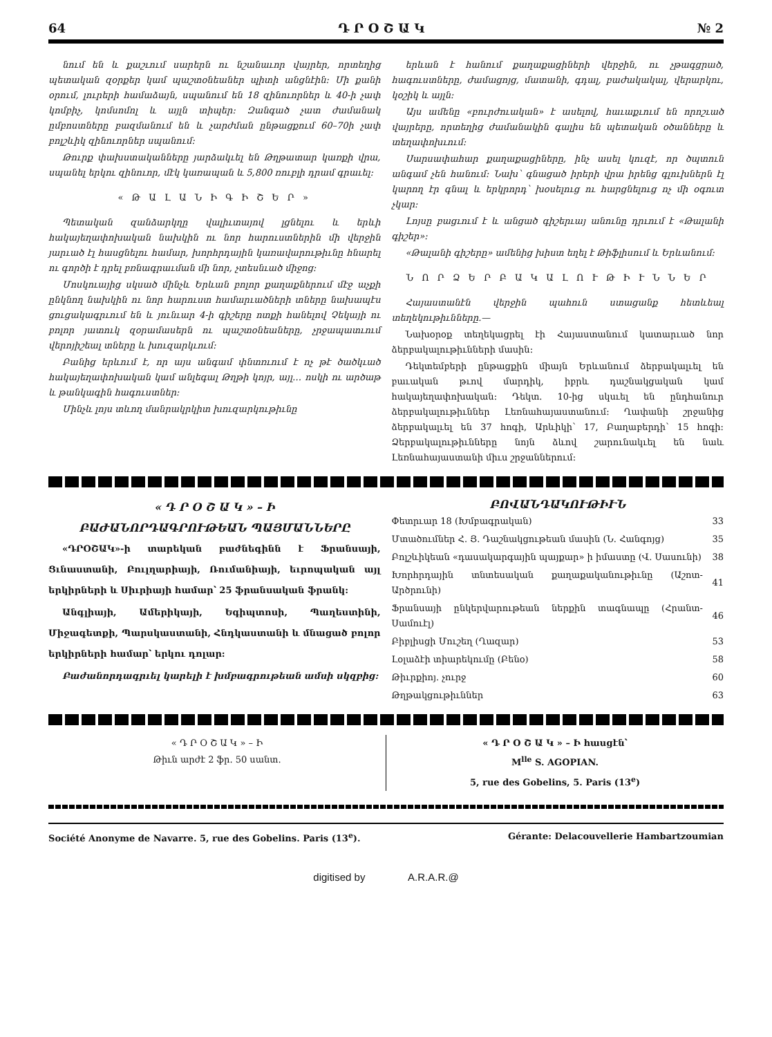64 Դ Ր Օ Շ Ա Կ № 2
նում են և քաշւում սարերն ու նշանաւոր վայրեր, որտեղից պետական զօրքեր կամ պաշտօնեաներ պիտի անցնէին: Մի քանի օրում, լուրերի համաձայն, սպանում են 18 զինուորներ և 40-ի չափ կոմբիչ, կոմսոմոլ և այլն տիպեր: Զանգած չատ ժամանակ ըմբոստները բազմանում են և չարժման ընթացքում 60–70ի չափ բոլշևիկ զինուորներ սպանում:
Թուրք փախստականները յարձակւել են Թղթատար կառքի վրա, սպանել երկու զինուոր, մէկ կառապան և 5,800 ռուբլի դրամ գրաւել:
« Թ Ա Լ Ա Ն Ի Գ Ի Շ Ե Ր »
Պետական զանձարկղը վալիւտայով լցնելու և երևի հակայեղափոխական նախկին ու նոր հարուստներին մի վերջին յարւած էլ հասցնելու համար, խորհրդային կառավարութիւնը հնարել ու գործի է դրել բռնագրաւման մի նոր, չտեսնւած միջոց:
Մոսկուայից սկսած մինչև Երևան բոլոր քաղաքներում մէջ աչքի ընկնող նախկին ու նոր հարուստ համարւածների տները նախապէս ցուցակագրւում են և յունւար 4-ի գիշերը ոտքի հանելով Չեկայի ու բոլոր յատուկ զօրամասերն ու պաշտօնեաները, չրջապատւում վերոյիշեալ տները և խուզարկւում:
Բանից երևում է, որ այս անգամ փնտռւում է ոչ թէ ծածկւած հակայեղափոխական կամ անլեգալ Թղթի կոյր, այլ… ոսկի ու արծաթ և թանկագին հագուստներ:
Մինչև լոյս տևող մանրակրկիտ խուզարկութիւնը
երևան է հանում քաղաքացիների վերջին, ու չթագցրած, հագուստները, ժամացոյց, մատանի, գդալ, բաժակակալ, վերարկու, կօշիկ և այլն:
Այս ամենը «բուրժուական» է ասելով, հաւաքւում են որոշւած վայրերը, որտեղից ժամանակին գալիս են պետական օծանները և տեղափոխւում:
Սարսափահար քաղաքացիները, ինչ ասել կուզէ, որ ծպտուն անգամ չեն հանում: Նախ՝ գնացած իրերի վրա իրենց գլուխներն էլ կարող էր գնալ և երկրորդ՝ խօսելուց ու հարցնելուց ոչ մի օգուտ չկար:
Լոյսը բացւում է և անցած գիշերւայ անունը դրւում է «Թալանի գիշեր»:
«Թալանի գիշերը» ամենից խիստ եղել է Թիֆլիսում և Երևանում:
Ն Ո Ր Ձ Ե Ր Բ Ա Կ Ա Լ Ո Ւ Թ Ի Ւ Ն Ն Ե Ր
Հայաստանէն վերջին պահուն ստացանք հետևեալ տեղեկութիւնները.—
Նախօրօք տեղեկացրել էի Հայաստանում կատարւած նոր ձերբակալութիւնների մասին:
Դեկտեմբերի ընթացքին միայն Երևանում ձերբակալւել են բաւական թւով մարդիկ, իբրև դաշնակցական կամ հակայեղափոխական: Դեկտ. 10-ից սկսւել են ընդհանուր ձերբակալութիւններ Լեռնահայաստանում: Ղափանի շրջանից ձերբակալւել են 37 հոգի, Արևիկի՝ 17, Բաղաբերդի՝ 15 հոգի: Ձերբակալութիւնները նոյն ձևով շարունակւել են նաև Լեռնահայաստանի միւս շրջաններում:
« Դ Ր Օ Շ Ա Կ » – Ի
ԲԱԺԱՆՈՐԴԱԳՐՈՒԹԵԱՆ ՊԱՅՄԱՆՆԵՐԸ
«ԴՐՕՇԱԿ»-ի տարեկան բաժնեգինն է Ֆրանսայի, Ցւնաստանի, Բուլղարիայի, Ռումանիայի, եւրոպական այլ երկիրների և Սիւրիայի համար՝ 25 ֆրանսական ֆրանկ:
Անգլիայի, Ամերիկայի, Եգիպտոսի, Պաղեստինի, Միջագետքի, Պարսկաստանի, Հնդկաստանի և մնացած բոլոր երկիրների համար՝ երկու դոլար:
Բաժանորդագրւել կարելի է խմբագրութեան ամսի սկզբից:
ԲՈՎԱՆԴԱԿՈՒԹԻՒՆ
| Փետրւար 18 (Խմբագրական) | 33 |
| Մտածումներ Հ. Յ. Դաշնակցութեան մասին (Ն. Հանգոյց) | 35 |
| Բոլշևիկեան «դասակարգային պայքար» ի իմաստը (Վ. Սասունի) | 38 |
| Խորհրդային տնտեսական քաղաքականութիւնը (Աշոտ-Արծրունի) | 41 |
| Ֆրանսայի ընկերվարութեան ներքին տագնապը (Հրանտ-Սամուէլ) | 46 |
| Բիբլիսցի Մուշեղ (Ղազար) | 53 |
| Լօլաձէի տիարեկումը (Բենօ) | 58 |
| Թիւրքիոյ. չուրջ | 60 |
| Թղթակցութիւններ | 63 |
« Դ Ր Օ Շ Ա Կ » – Ի
Թիւն արժէ 2 ֆր. 50 սանտ.
« Դ Ր Օ Շ Ա Կ » – Ի հասցէն՝
M<sup>lle</sup> S. AGOPIAN.
5, rue des Gobelins, 5. Paris (13<sup>e</sup>)
Société Anonyme de Navarre. 5, rue des Gobelins. Paris (13<sup>e</sup>). Gérante: Delacouvellerie Hambartzoumian
digitised by A.R.A.R.@